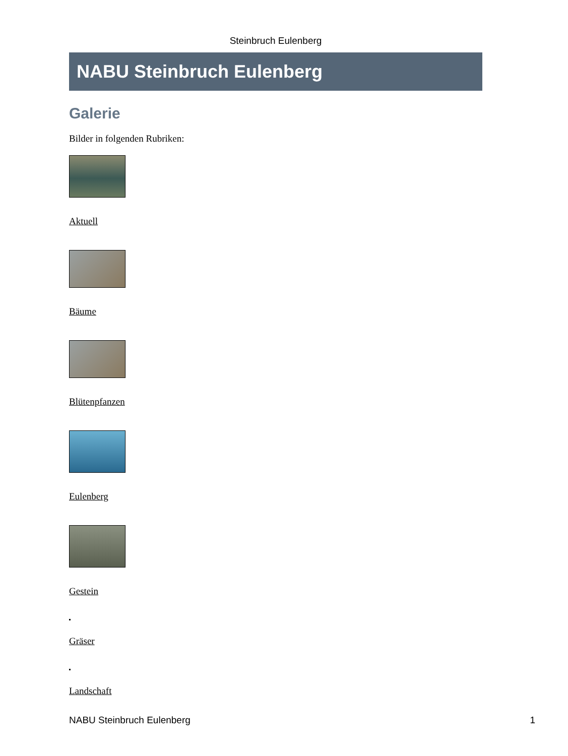Steinbruch Eulenberg
NABU Steinbruch Eulenberg
Galerie
Bilder in folgenden Rubriken:
Aktuell
Bäume
Blütenpfanzen
Eulenberg
Gestein
Gräser
Landschaft
NABU Steinbruch Eulenberg 1